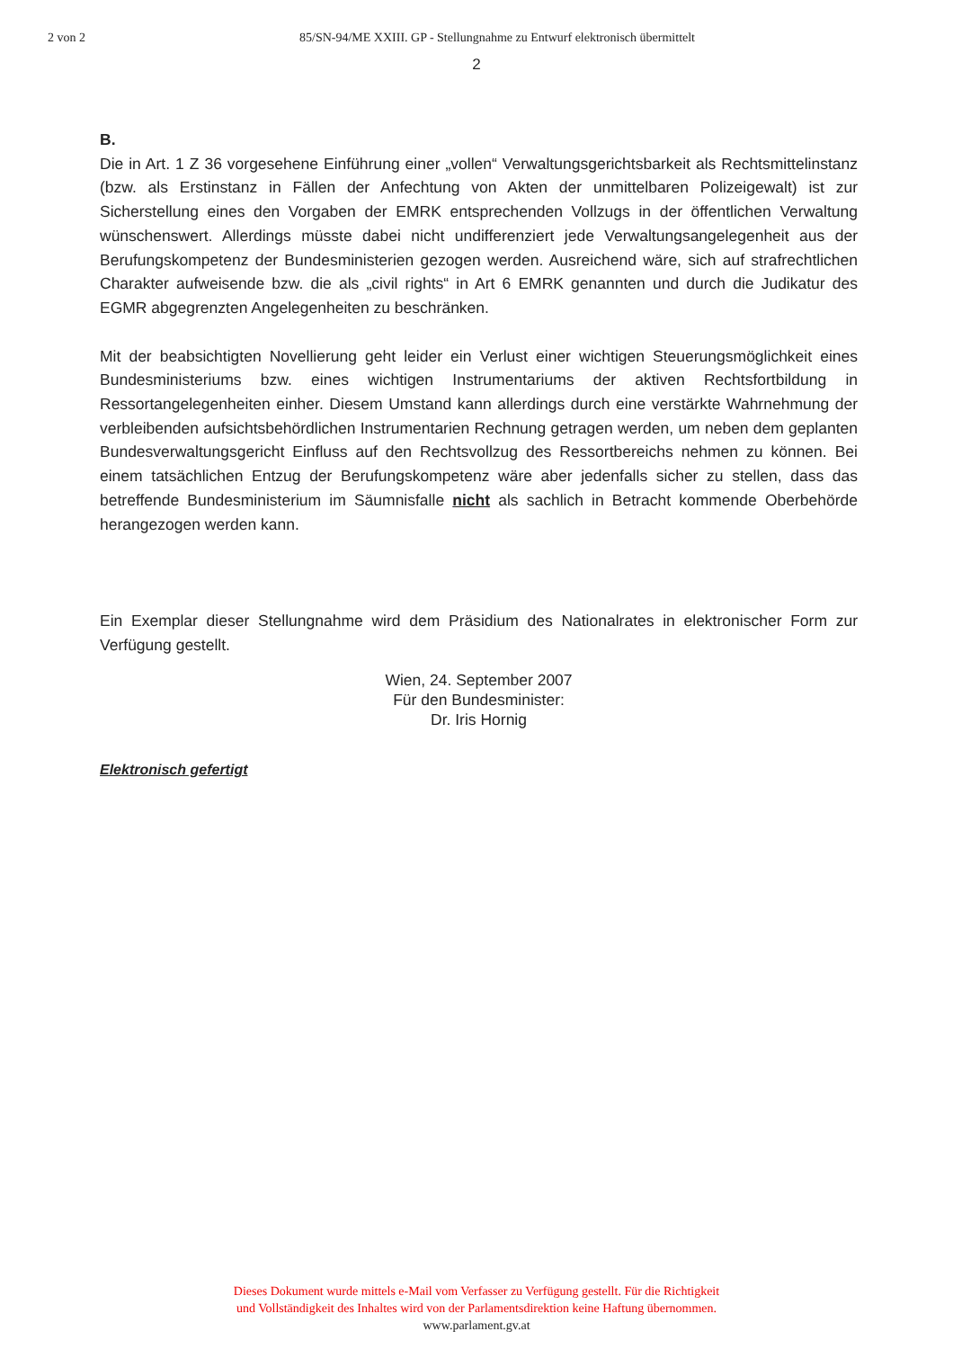2 von 2 85/SN-94/ME XXIII. GP - Stellungnahme zu Entwurf elektronisch übermittelt
2
B.
Die in Art. 1 Z 36 vorgesehene Einführung einer „vollen“ Verwaltungsgerichtsbarkeit als Rechtsmittelinstanz (bzw. als Erstinstanz in Fällen der Anfechtung von Akten der unmittelbaren Polizeigewalt) ist zur Sicherstellung eines den Vorgaben der EMRK entsprechenden Vollzugs in der öffentlichen Verwaltung wünschenswert. Allerdings müsste dabei nicht undifferenziert jede Verwaltungsangelegenheit aus der Berufungskompetenz der Bundesministerien gezogen werden. Ausreichend wäre, sich auf strafrechtlichen Charakter aufweisende bzw. die als „civil rights“ in Art 6 EMRK genannten und durch die Judikatur des EGMR abgegrenzten Angelegenheiten zu beschränken.
Mit der beabsichtigten Novellierung geht leider ein Verlust einer wichtigen Steuerungsmöglichkeit eines Bundesministeriums bzw. eines wichtigen Instrumentariums der aktiven Rechtsfortbildung in Ressortangelegenheiten einher. Diesem Umstand kann allerdings durch eine verstärkte Wahrnehmung der verbleibenden aufsichtsbehördlichen Instrumentarien Rechnung getragen werden, um neben dem geplanten Bundesverwaltungsgericht Einfluss auf den Rechtsvollzug des Ressortbereichs nehmen zu können. Bei einem tatsächlichen Entzug der Berufungskompetenz wäre aber jedenfalls sicher zu stellen, dass das betreffende Bundesministerium im Säumnisfalle nicht als sachlich in Betracht kommende Oberbehörde herangezogen werden kann.
Ein Exemplar dieser Stellungnahme wird dem Präsidium des Nationalrates in elektronischer Form zur Verfügung gestellt.
Wien, 24. September 2007
Für den Bundesminister:
Dr. Iris Hornig
Elektronisch gefertigt
Dieses Dokument wurde mittels e-Mail vom Verfasser zu Verfügung gestellt. Für die Richtigkeit
und Vollständigkeit des Inhaltes wird von der Parlamentsdirektion keine Haftung übernommen.
www.parlament.gv.at